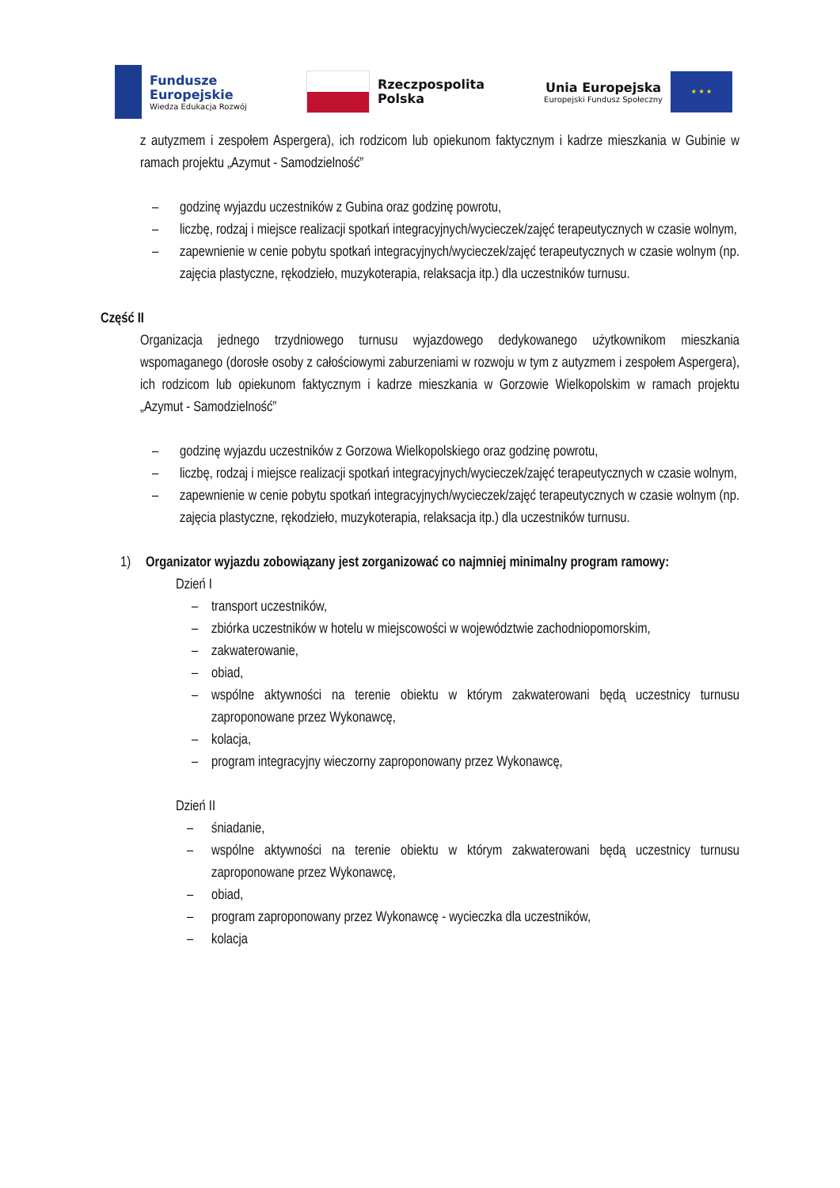Fundusze
Europejskie
Wiedza Edukacja Rozwój
Rzeczpospolita
Polska
Unia Europejska
Europejski Fundusz Społeczny
★ ★ ★
z autyzmem i zespołem Aspergera), ich rodzicom lub opiekunom faktycznym i kadrze mieszkania w Gubinie w ramach projektu „Azymut - Samodzielność”
– godzinę wyjazdu uczestników z Gubina oraz godzinę powrotu,
– liczbę, rodzaj i miejsce realizacji spotkań integracyjnych/wycieczek/zajęć terapeutycznych w czasie wolnym,
– zapewnienie w cenie pobytu spotkań integracyjnych/wycieczek/zajęć terapeutycznych w czasie wolnym (np. zajęcia plastyczne, rękodzieło, muzykoterapia, relaksacja itp.) dla uczestników turnusu.
Część II
Organizacja jednego trzydniowego turnusu wyjazdowego dedykowanego użytkownikom mieszkania wspomaganego (dorosłe osoby z całościowymi zaburzeniami w rozwoju w tym z autyzmem i zespołem Aspergera), ich rodzicom lub opiekunom faktycznym i kadrze mieszkania w Gorzowie Wielkopolskim w ramach projektu „Azymut - Samodzielność”
– godzinę wyjazdu uczestników z Gorzowa Wielkopolskiego oraz godzinę powrotu,
– liczbę, rodzaj i miejsce realizacji spotkań integracyjnych/wycieczek/zajęć terapeutycznych w czasie wolnym,
– zapewnienie w cenie pobytu spotkań integracyjnych/wycieczek/zajęć terapeutycznych w czasie wolnym (np. zajęcia plastyczne, rękodzieło, muzykoterapia, relaksacja itp.) dla uczestników turnusu.
1) Organizator wyjazdu zobowiązany jest zorganizować co najmniej minimalny program ramowy:
Dzień I
– transport uczestników,
– zbiórka uczestników w hotelu w miejscowości w województwie zachodniopomorskim,
– zakwaterowanie,
– obiad,
– wspólne aktywności na terenie obiektu w którym zakwaterowani będą uczestnicy turnusu zaproponowane przez Wykonawcę,
– kolacja,
– program integracyjny wieczorny zaproponowany przez Wykonawcę,
Dzień II
– śniadanie,
– wspólne aktywności na terenie obiektu w którym zakwaterowani będą uczestnicy turnusu zaproponowane przez Wykonawcę,
– obiad,
– program zaproponowany przez Wykonawcę - wycieczka dla uczestników,
– kolacja